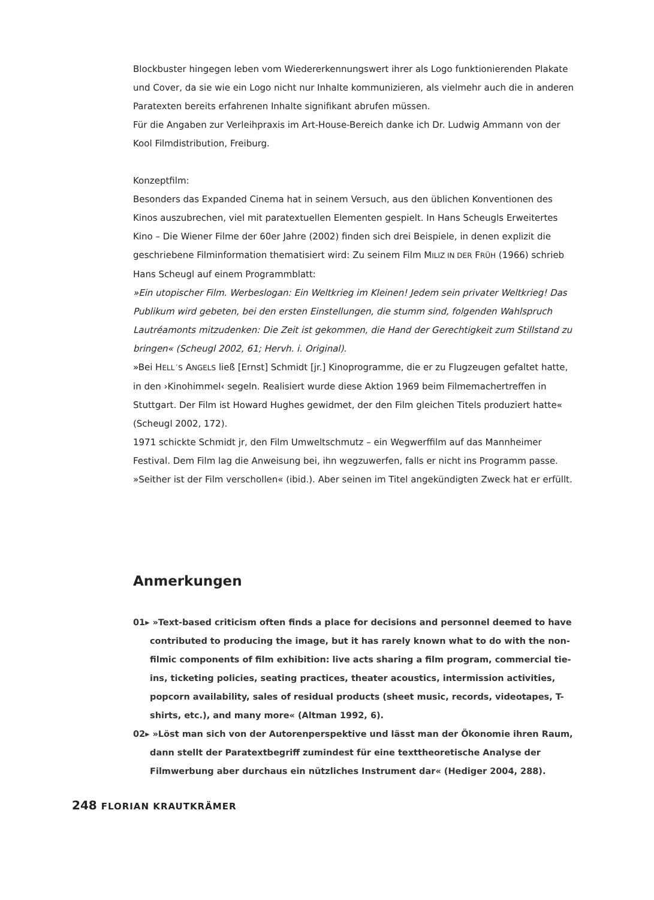Blockbuster hingegen leben vom Wiedererkennungswert ihrer als Logo funktionierenden Plakate und Cover, da sie wie ein Logo nicht nur Inhalte kommunizieren, als vielmehr auch die in anderen Paratexten bereits erfahrenen Inhalte signifikant abrufen müssen.
Für die Angaben zur Verleihpraxis im Art-House-Bereich danke ich Dr. Ludwig Ammann von der Kool Filmdistribution, Freiburg.
Konzeptfilm:
Besonders das Expanded Cinema hat in seinem Versuch, aus den üblichen Konventionen des Kinos auszubrechen, viel mit paratextuellen Elementen gespielt. In Hans Scheugls Erweitertes Kino – Die Wiener Filme der 60er Jahre (2002) finden sich drei Beispiele, in denen explizit die geschriebene Filminformation thematisiert wird: Zu seinem Film MILIZ IN DER FRÜH (1966) schrieb Hans Scheugl auf einem Programmblatt:
»Ein utopischer Film. Werbeslogan: Ein Weltkrieg im Kleinen! Jedem sein privater Weltkrieg! Das Publikum wird gebeten, bei den ersten Einstellungen, die stumm sind, folgenden Wahlspruch Lautréamonts mitzudenken: Die Zeit ist gekommen, die Hand der Gerechtigkeit zum Stillstand zu bringen« (Scheugl 2002, 61; Hervh. i. Original).
»Bei HELL´S ANGELS ließ [Ernst] Schmidt [jr.] Kinoprogramme, die er zu Flugzeugen gefaltet hatte, in den ›Kinohimmel‹ segeln. Realisiert wurde diese Aktion 1969 beim Filmemachertreffen in Stuttgart. Der Film ist Howard Hughes gewidmet, der den Film gleichen Titels produziert hatte« (Scheugl 2002, 172).
1971 schickte Schmidt jr, den Film Umweltschmutz – ein Wegwerffilm auf das Mannheimer Festival. Dem Film lag die Anweisung bei, ihn wegzuwerfen, falls er nicht ins Programm passe. »Seither ist der Film verschollen« (ibid.). Aber seinen im Titel angekündigten Zweck hat er erfüllt.
Anmerkungen
01▸ »Text-based criticism often finds a place for decisions and personnel deemed to have contributed to producing the image, but it has rarely known what to do with the non-filmic components of film exhibition: live acts sharing a film program, commercial tie-ins, ticketing policies, seating practices, theater acoustics, intermission activities, popcorn availability, sales of residual products (sheet music, records, videotapes, T-shirts, etc.), and many more« (Altman 1992, 6).
02▸ »Löst man sich von der Autorenperspektive und lässt man der Ökonomie ihren Raum, dann stellt der Paratextbegriff zumindest für eine texttheoretische Analyse der Filmwerbung aber durchaus ein nützliches Instrument dar« (Hediger 2004, 288).
248 FLORIAN KRAUTKRÄMER